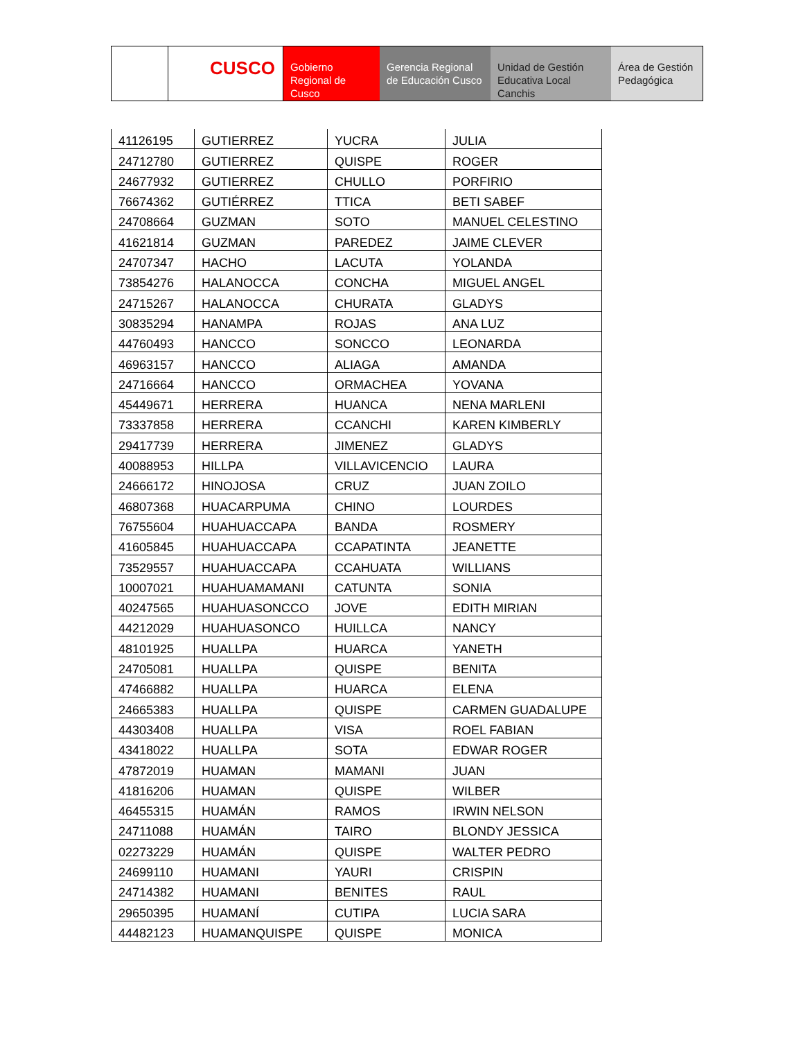CUSCO Gobierno Regional de Cusco
Gerencia Regional de Educación Cusco
Unidad de Gestión Educativa Local Canchis
Área de Gestión Pedagógica
| 41126195 | GUTIERREZ | YUCRA | JULIA |
| 24712780 | GUTIERREZ | QUISPE | ROGER |
| 24677932 | GUTIERREZ | CHULLO | PORFIRIO |
| 76674362 | GUTIÉRREZ | TTICA | BETI SABEF |
| 24708664 | GUZMAN | SOTO | MANUEL CELESTINO |
| 41621814 | GUZMAN | PAREDEZ | JAIME CLEVER |
| 24707347 | HACHO | LACUTA | YOLANDA |
| 73854276 | HALANOCCA | CONCHA | MIGUEL ANGEL |
| 24715267 | HALANOCCA | CHURATA | GLADYS |
| 30835294 | HANAMPA | ROJAS | ANA LUZ |
| 44760493 | HANCCO | SONCCO | LEONARDA |
| 46963157 | HANCCO | ALIAGA | AMANDA |
| 24716664 | HANCCO | ORMACHEA | YOVANA |
| 45449671 | HERRERA | HUANCA | NENA MARLENI |
| 73337858 | HERRERA | CCANCHI | KAREN KIMBERLY |
| 29417739 | HERRERA | JIMENEZ | GLADYS |
| 40088953 | HILLPA | VILLAVICENCIO | LAURA |
| 24666172 | HINOJOSA | CRUZ | JUAN ZOILO |
| 46807368 | HUACARPUMA | CHINO | LOURDES |
| 76755604 | HUAHUACCAPA | BANDA | ROSMERY |
| 41605845 | HUAHUACCAPA | CCAPATINTA | JEANETTE |
| 73529557 | HUAHUACCAPA | CCAHUATA | WILLIANS |
| 10007021 | HUAHUAMAMANI | CATUNTA | SONIA |
| 40247565 | HUAHUASONCCO | JOVE | EDITH MIRIAN |
| 44212029 | HUAHUASONCO | HUILLCA | NANCY |
| 48101925 | HUALLPA | HUARCA | YANETH |
| 24705081 | HUALLPA | QUISPE | BENITA |
| 47466882 | HUALLPA | HUARCA | ELENA |
| 24665383 | HUALLPA | QUISPE | CARMEN GUADALUPE |
| 44303408 | HUALLPA | VISA | ROEL FABIAN |
| 43418022 | HUALLPA | SOTA | EDWAR ROGER |
| 47872019 | HUAMAN | MAMANI | JUAN |
| 41816206 | HUAMAN | QUISPE | WILBER |
| 46455315 | HUAMÁN | RAMOS | IRWIN NELSON |
| 24711088 | HUAMÁN | TAIRO | BLONDY JESSICA |
| 02273229 | HUAMÁN | QUISPE | WALTER PEDRO |
| 24699110 | HUAMANI | YAURI | CRISPIN |
| 24714382 | HUAMANI | BENITES | RAUL |
| 29650395 | HUAMANÍ | CUTIPA | LUCIA SARA |
| 44482123 | HUAMANQUISPE | QUISPE | MONICA |